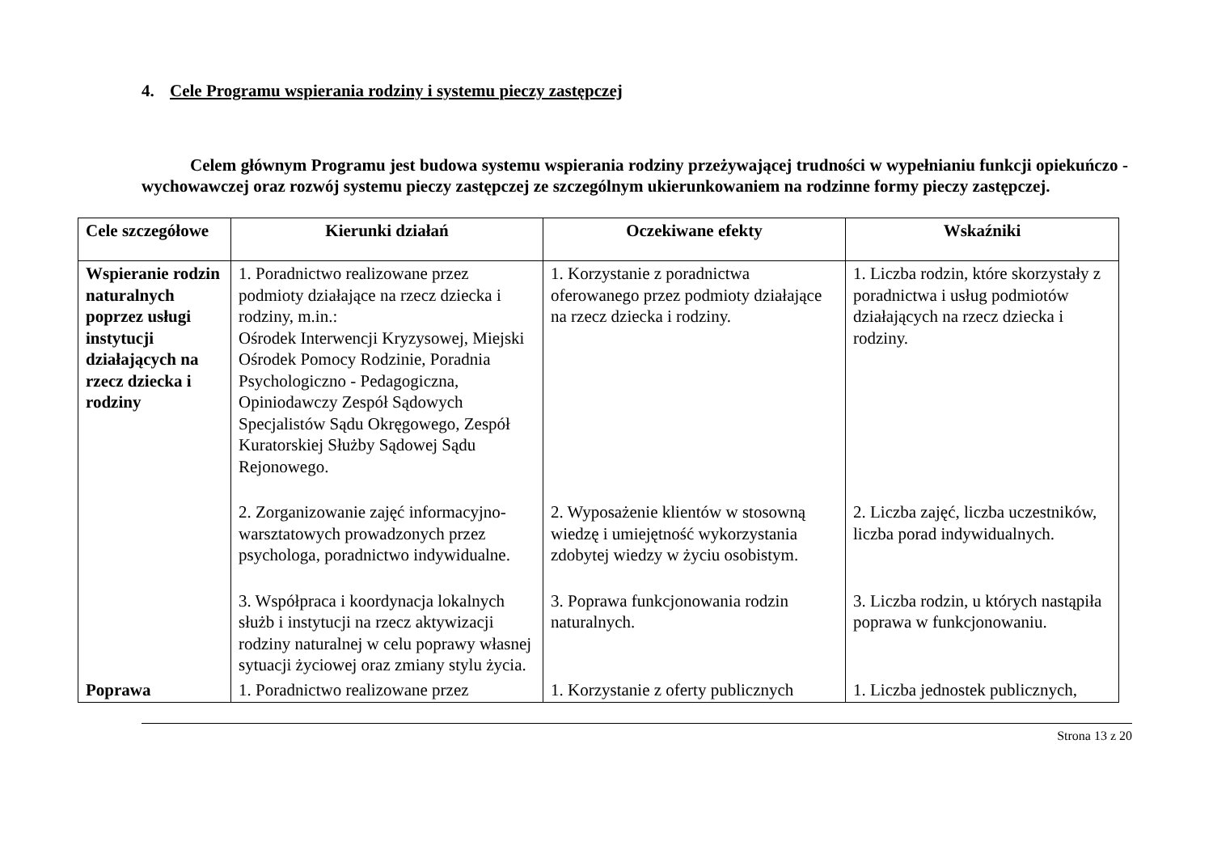4. Cele Programu wspierania rodziny i systemu pieczy zastępczej
Celem głównym Programu jest budowa systemu wspierania rodziny przeżywającej trudności w wypełnianiu funkcji opiekuńczo - wychowawczej oraz rozwój systemu pieczy zastępczej ze szczególnym ukierunkowaniem na rodzinne formy pieczy zastępczej.
| Cele szczegółowe | Kierunki działań | Oczekiwane efekty | Wskaźniki |
| --- | --- | --- | --- |
| Wspieranie rodzin naturalnych poprzez usługi instytucji działających na rzecz dziecka i rodziny | 1. Poradnictwo realizowane przez podmioty działające na rzecz dziecka i rodziny, m.in.: Ośrodek Interwencji Kryzysowej, Miejski Ośrodek Pomocy Rodzinie, Poradnia Psychologiczno - Pedagogiczna, Opiniodawczy Zespół Sądowych Specjalistów Sądu Okręgowego, Zespół Kuratorskiej Służby Sądowej Sądu Rejonowego. | 1. Korzystanie z poradnictwa oferowanego przez podmioty działające na rzecz dziecka i rodziny. | 1. Liczba rodzin, które skorzystały z poradnictwa i usług podmiotów działających na rzecz dziecka i rodziny. |
| | 2. Zorganizowanie zajęć informacyjno-warsztatowych prowadzonych przez psychologa, poradnictwo indywidualne. | 2. Wyposażenie klientów w stosowną wiedzę i umiejętność wykorzystania zdobytej wiedzy w życiu osobistym. | 2. Liczba zajęć, liczba uczestników, liczba porad indywidualnych. |
| | 3. Współpraca i koordynacja lokalnych służb i instytucji na rzecz aktywizacji rodziny naturalnej w celu poprawy własnej sytuacji życiowej oraz zmiany stylu życia. | 3. Poprawa funkcjonowania rodzin naturalnych. | 3. Liczba rodzin, u których nastąpiła poprawa w funkcjonowaniu. |
| Poprawa | 1. Poradnictwo realizowane przez | 1. Korzystanie z oferty publicznych | 1. Liczba jednostek publicznych, |
Strona 13 z 20